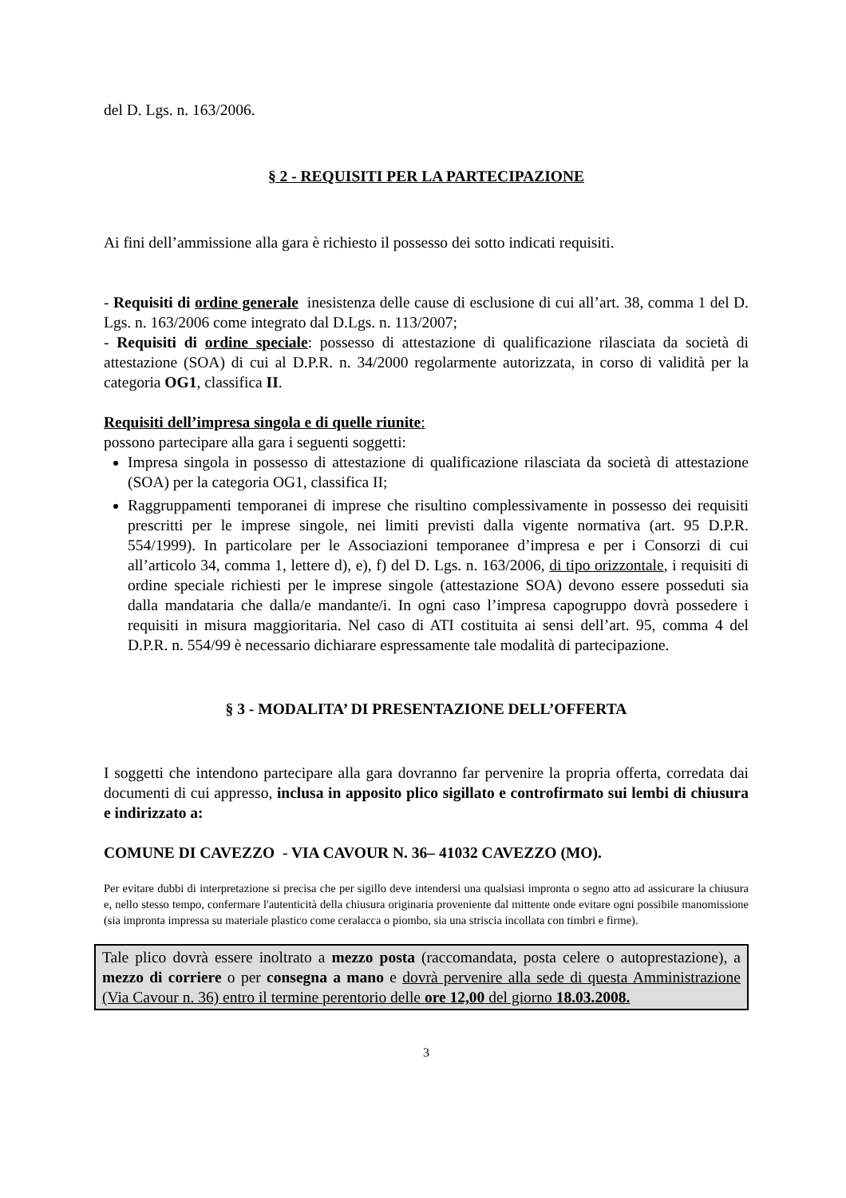del D. Lgs. n. 163/2006.
§ 2 - REQUISITI PER LA PARTECIPAZIONE
Ai fini dell’ammissione alla gara è richiesto il possesso dei sotto indicati requisiti.
- Requisiti di ordine generale inesistenza delle cause di esclusione di cui all’art. 38, comma 1 del D. Lgs. n. 163/2006 come integrato dal D.Lgs. n. 113/2007;
- Requisiti di ordine speciale: possesso di attestazione di qualificazione rilasciata da società di attestazione (SOA) di cui al D.P.R. n. 34/2000 regolarmente autorizzata, in corso di validità per la categoria OG1, classifica II.
Requisiti dell’impresa singola e di quelle riunite:
possono partecipare alla gara i seguenti soggetti:
Impresa singola in possesso di attestazione di qualificazione rilasciata da società di attestazione (SOA) per la categoria OG1, classifica II;
Raggruppamenti temporanei di imprese che risultino complessivamente in possesso dei requisiti prescritti per le imprese singole, nei limiti previsti dalla vigente normativa (art. 95 D.P.R. 554/1999). In particolare per le Associazioni temporanee d’impresa e per i Consorzi di cui all’articolo 34, comma 1, lettere d), e), f) del D. Lgs. n. 163/2006, di tipo orizzontale, i requisiti di ordine speciale richiesti per le imprese singole (attestazione SOA) devono essere posseduti sia dalla mandataria che dalla/e mandante/i. In ogni caso l’impresa capogruppo dovrà possedere i requisiti in misura maggioritaria. Nel caso di ATI costituita ai sensi dell’art. 95, comma 4 del D.P.R. n. 554/99 è necessario dichiarare espressamente tale modalità di partecipazione.
§ 3 - MODALITA’ DI PRESENTAZIONE DELL’OFFERTA
I soggetti che intendono partecipare alla gara dovranno far pervenire la propria offerta, corredata dai documenti di cui appresso, inclusa in apposito plico sigillato e controfirmato sui lembi di chiusura e indirizzato a:
COMUNE DI CAVEZZO - VIA CAVOUR N. 36– 41032 CAVEZZO (MO).
Per evitare dubbi di interpretazione si precisa che per sigillo deve intendersi una qualsiasi impronta o segno atto ad assicurare la chiusura e, nello stesso tempo, confermare l'autenticità della chiusura originaria proveniente dal mittente onde evitare ogni possibile manomissione (sia impronta impressa su materiale plastico come ceralacca o piombo, sia una striscia incollata con timbri e firme).
Tale plico dovrà essere inoltrato a mezzo posta (raccomandata, posta celere o autoprestazione), a mezzo di corriere o per consegna a mano e dovrà pervenire alla sede di questa Amministrazione (Via Cavour n. 36) entro il termine perentorio delle ore 12,00 del giorno 18.03.2008.
3